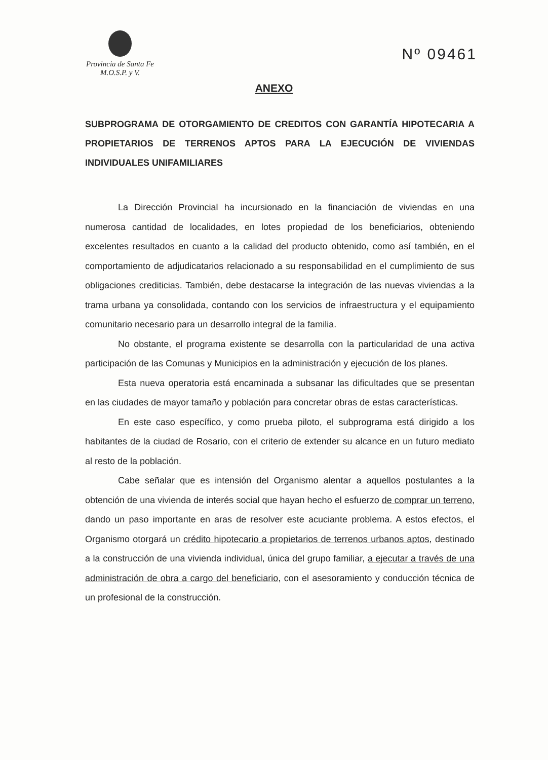Provincia de Santa Fe
M.O.S.P. y V.
Nº 09461
ANEXO
SUBPROGRAMA DE OTORGAMIENTO DE CREDITOS CON GARANTÍA HIPOTECARIA A PROPIETARIOS DE TERRENOS APTOS PARA LA EJECUCIÓN DE VIVIENDAS INDIVIDUALES UNIFAMILIARES
La Dirección Provincial ha incursionado en la financiación de viviendas en una numerosa cantidad de localidades, en lotes propiedad de los beneficiarios, obteniendo excelentes resultados en cuanto a la calidad del producto obtenido, como así también, en el comportamiento de adjudicatarios relacionado a su responsabilidad en el cumplimiento de sus obligaciones crediticias. También, debe destacarse la integración de las nuevas viviendas a la trama urbana ya consolidada, contando con los servicios de infraestructura y el equipamiento comunitario necesario para un desarrollo integral de la familia.
No obstante, el programa existente se desarrolla con la particularidad de una activa participación de las Comunas y Municipios en la administración y ejecución de los planes.
Esta nueva operatoria está encaminada a subsanar las dificultades que se presentan en las ciudades de mayor tamaño y población para concretar obras de estas características.
En este caso específico, y como prueba piloto, el subprograma está dirigido a los habitantes de la ciudad de Rosario, con el criterio de extender su alcance en un futuro mediato al resto de la población.
Cabe señalar que es intensión del Organismo alentar a aquellos postulantes a la obtención de una vivienda de interés social que hayan hecho el esfuerzo de comprar un terreno, dando un paso importante en aras de resolver este acuciante problema. A estos efectos, el Organismo otorgará un crédito hipotecario a propietarios de terrenos urbanos aptos, destinado a la construcción de una vivienda individual, única del grupo familiar, a ejecutar a través de una administración de obra a cargo del beneficiario, con el asesoramiento y conducción técnica de un profesional de la construcción.